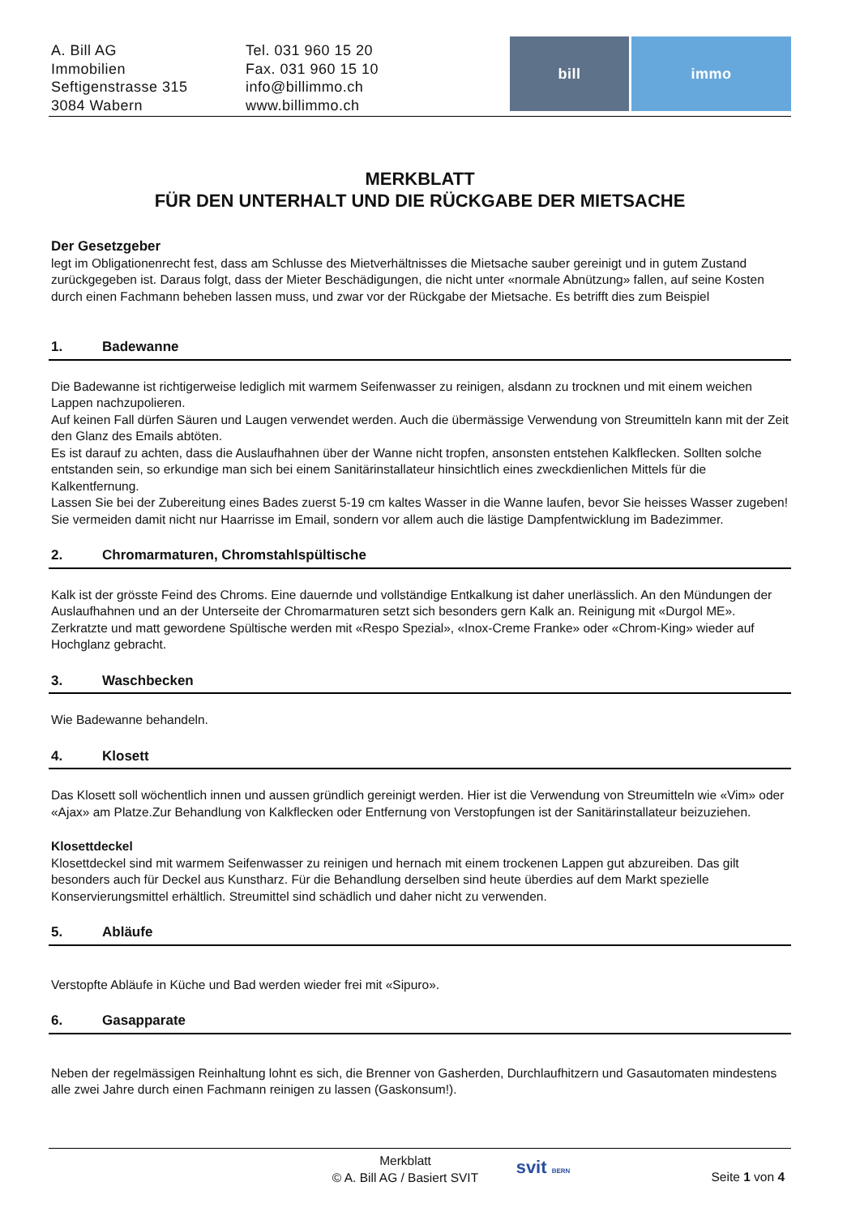A. Bill AG
Immobilien
Seftigenstrasse 315
3084 Wabern
Tel. 031 960 15 20
Fax. 031 960 15 10
info@billimmo.ch
www.billimmo.ch
bill immo
MERKBLATT
FÜR DEN UNTERHALT UND DIE RÜCKGABE DER MIETSACHE
Der Gesetzgeber
legt im Obligationenrecht fest, dass am Schlusse des Mietverhältnisses die Mietsache sauber gereinigt und in gutem Zustand zurückgegeben ist. Daraus folgt, dass der Mieter Beschädigungen, die nicht unter «normale Abnützung» fallen, auf seine Kosten durch einen Fachmann beheben lassen muss, und zwar vor der Rückgabe der Mietsache. Es betrifft dies zum Beispiel
1. Badewanne
Die Badewanne ist richtigerweise lediglich mit warmem Seifenwasser zu reinigen, alsdann zu trocknen und mit einem weichen Lappen nachzupolieren.
Auf keinen Fall dürfen Säuren und Laugen verwendet werden. Auch die übermässige Verwendung von Streumitteln kann mit der Zeit den Glanz des Emails abtöten.
Es ist darauf zu achten, dass die Auslaufhahnen über der Wanne nicht tropfen, ansonsten entstehen Kalkflecken. Sollten solche entstanden sein, so erkundige man sich bei einem Sanitärinstallateur hinsichtlich eines zweckdienlichen Mittels für die Kalkentfernung.
Lassen Sie bei der Zubereitung eines Bades zuerst 5-19 cm kaltes Wasser in die Wanne laufen, bevor Sie heisses Wasser zugeben! Sie vermeiden damit nicht nur Haarrisse im Email, sondern vor allem auch die lästige Dampfentwicklung im Badezimmer.
2. Chromarmaturen, Chromstahlspültische
Kalk ist der grösste Feind des Chroms. Eine dauernde und vollständige Entkalkung ist daher unerlässlich. An den Mündungen der Auslaufhahnen und an der Unterseite der Chromarmaturen setzt sich besonders gern Kalk an. Reinigung mit «Durgol ME». Zerkratzte und matt gewordene Spültische werden mit «Respo Spezial», «Inox-Creme Franke» oder «Chrom-King» wieder auf Hochglanz gebracht.
3. Waschbecken
Wie Badewanne behandeln.
4. Klosett
Das Klosett soll wöchentlich innen und aussen gründlich gereinigt werden. Hier ist die Verwendung von Streumitteln wie «Vim» oder «Ajax» am Platze.Zur Behandlung von Kalkflecken oder Entfernung von Verstopfungen ist der Sanitärinstallateur beizuziehen.
Klosettdeckel
Klosettdeckel sind mit warmem Seifenwasser zu reinigen und hernach mit einem trockenen Lappen gut abzureiben. Das gilt besonders auch für Deckel aus Kunstharz. Für die Behandlung derselben sind heute überdies auf dem Markt spezielle Konservierungsmittel erhältlich. Streumittel sind schädlich und daher nicht zu verwenden.
5. Abläufe
Verstopfte Abläufe in Küche und Bad werden wieder frei mit «Sipuro».
6. Gasapparate
Neben der regelmässigen Reinhaltung lohnt es sich, die Brenner von Gasherden, Durchlaufhitzern und Gasautomaten mindestens alle zwei Jahre durch einen Fachmann reinigen zu lassen (Gaskonsum!).
Merkblatt
© A. Bill AG / Basiert SVIT
svit BERN
Seite 1 von 4